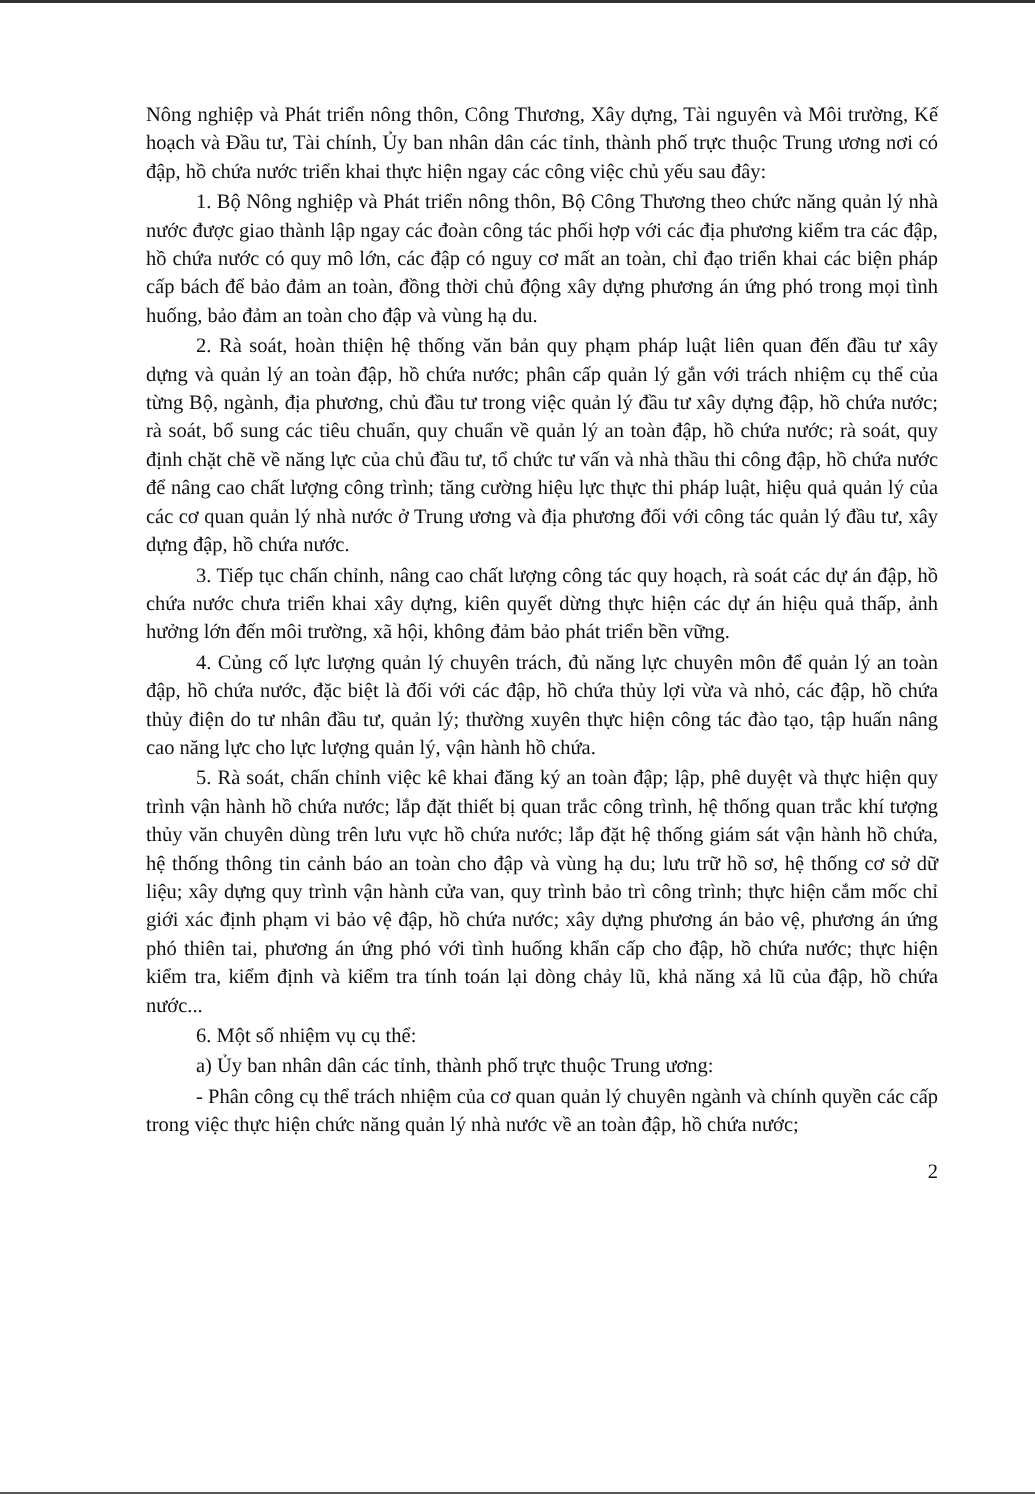Nông nghiệp và Phát triển nông thôn, Công Thương, Xây dựng, Tài nguyên và Môi trường, Kế hoạch và Đầu tư, Tài chính, Ủy ban nhân dân các tỉnh, thành phố trực thuộc Trung ương nơi có đập, hồ chứa nước triển khai thực hiện ngay các công việc chủ yếu sau đây:
1. Bộ Nông nghiệp và Phát triển nông thôn, Bộ Công Thương theo chức năng quản lý nhà nước được giao thành lập ngay các đoàn công tác phối hợp với các địa phương kiểm tra các đập, hồ chứa nước có quy mô lớn, các đập có nguy cơ mất an toàn, chỉ đạo triển khai các biện pháp cấp bách để bảo đảm an toàn, đồng thời chủ động xây dựng phương án ứng phó trong mọi tình huống, bảo đảm an toàn cho đập và vùng hạ du.
2. Rà soát, hoàn thiện hệ thống văn bản quy phạm pháp luật liên quan đến đầu tư xây dựng và quản lý an toàn đập, hồ chứa nước; phân cấp quản lý gắn với trách nhiệm cụ thể của từng Bộ, ngành, địa phương, chủ đầu tư trong việc quản lý đầu tư xây dựng đập, hồ chứa nước; rà soát, bổ sung các tiêu chuẩn, quy chuẩn về quản lý an toàn đập, hồ chứa nước; rà soát, quy định chặt chẽ về năng lực của chủ đầu tư, tổ chức tư vấn và nhà thầu thi công đập, hồ chứa nước để nâng cao chất lượng công trình; tăng cường hiệu lực thực thi pháp luật, hiệu quả quản lý của các cơ quan quản lý nhà nước ở Trung ương và địa phương đối với công tác quản lý đầu tư, xây dựng đập, hồ chứa nước.
3. Tiếp tục chấn chỉnh, nâng cao chất lượng công tác quy hoạch, rà soát các dự án đập, hồ chứa nước chưa triển khai xây dựng, kiên quyết dừng thực hiện các dự án hiệu quả thấp, ảnh hưởng lớn đến môi trường, xã hội, không đảm bảo phát triển bền vững.
4. Củng cố lực lượng quản lý chuyên trách, đủ năng lực chuyên môn để quản lý an toàn đập, hồ chứa nước, đặc biệt là đối với các đập, hồ chứa thủy lợi vừa và nhỏ, các đập, hồ chứa thủy điện do tư nhân đầu tư, quản lý; thường xuyên thực hiện công tác đào tạo, tập huấn nâng cao năng lực cho lực lượng quản lý, vận hành hồ chứa.
5. Rà soát, chấn chỉnh việc kê khai đăng ký an toàn đập; lập, phê duyệt và thực hiện quy trình vận hành hồ chứa nước; lắp đặt thiết bị quan trắc công trình, hệ thống quan trắc khí tượng thủy văn chuyên dùng trên lưu vực hồ chứa nước; lắp đặt hệ thống giám sát vận hành hồ chứa, hệ thống thông tin cảnh báo an toàn cho đập và vùng hạ du; lưu trữ hồ sơ, hệ thống cơ sở dữ liệu; xây dựng quy trình vận hành cửa van, quy trình bảo trì công trình; thực hiện cắm mốc chỉ giới xác định phạm vi bảo vệ đập, hồ chứa nước; xây dựng phương án bảo vệ, phương án ứng phó thiên tai, phương án ứng phó với tình huống khẩn cấp cho đập, hồ chứa nước; thực hiện kiểm tra, kiểm định và kiểm tra tính toán lại dòng chảy lũ, khả năng xả lũ của đập, hồ chứa nước...
6. Một số nhiệm vụ cụ thể:
a) Ủy ban nhân dân các tỉnh, thành phố trực thuộc Trung ương:
- Phân công cụ thể trách nhiệm của cơ quan quản lý chuyên ngành và chính quyền các cấp trong việc thực hiện chức năng quản lý nhà nước về an toàn đập, hồ chứa nước;
2